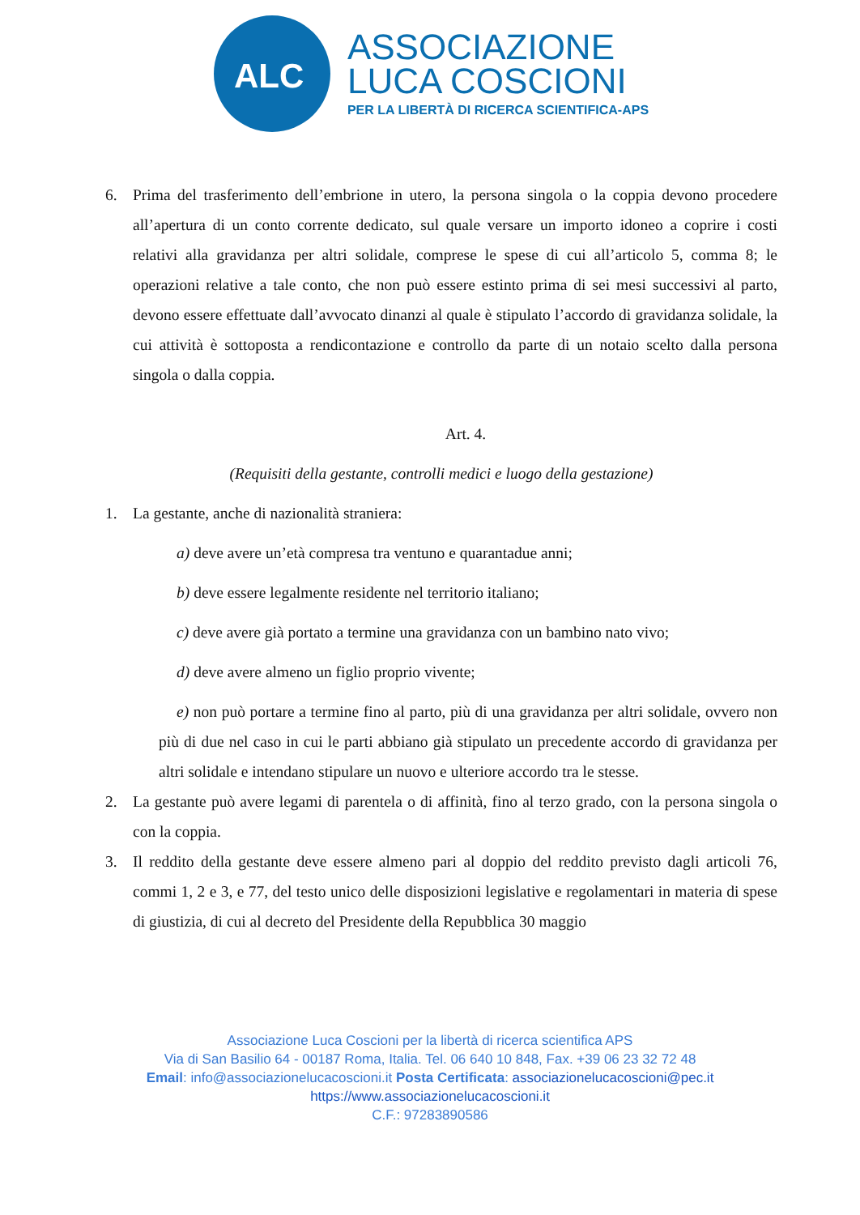ALC
ASSOCIAZIONE
LUCA COSCIONI
PER LA LIBERTÀ DI RICERCA SCIENTIFICA-APS
6. Prima del trasferimento dell’embrione in utero, la persona singola o la coppia devono procedere all’apertura di un conto corrente dedicato, sul quale versare un importo idoneo a coprire i costi relativi alla gravidanza per altri solidale, comprese le spese di cui all’articolo 5, comma 8; le operazioni relative a tale conto, che non può essere estinto prima di sei mesi successivi al parto, devono essere effettuate dall’avvocato dinanzi al quale è stipulato l’accordo di gravidanza solidale, la cui attività è sottoposta a rendicontazione e controllo da parte di un notaio scelto dalla persona singola o dalla coppia.
Art. 4.
(Requisiti della gestante, controlli medici e luogo della gestazione)
1. La gestante, anche di nazionalità straniera:
a) deve avere un’età compresa tra ventuno e quarantadue anni;
b) deve essere legalmente residente nel territorio italiano;
c) deve avere già portato a termine una gravidanza con un bambino nato vivo;
d) deve avere almeno un figlio proprio vivente;
e) non può portare a termine fino al parto, più di una gravidanza per altri solidale, ovvero non più di due nel caso in cui le parti abbiano già stipulato un precedente accordo di gravidanza per altri solidale e intendano stipulare un nuovo e ulteriore accordo tra le stesse.
2. La gestante può avere legami di parentela o di affinità, fino al terzo grado, con la persona singola o con la coppia.
3. Il reddito della gestante deve essere almeno pari al doppio del reddito previsto dagli articoli 76, commi 1, 2 e 3, e 77, del testo unico delle disposizioni legislative e regolamentari in materia di spese di giustizia, di cui al decreto del Presidente della Repubblica 30 maggio
Associazione Luca Coscioni per la libertà di ricerca scientifica APS
Via di San Basilio 64 - 00187 Roma, Italia. Tel. 06 640 10 848, Fax. +39 06 23 32 72 48
Email: info@associazionelucacoscioni.it Posta Certificata: associazionelucacoscioni@pec.it
https://www.associazionelucacoscioni.it
C.F.: 97283890586